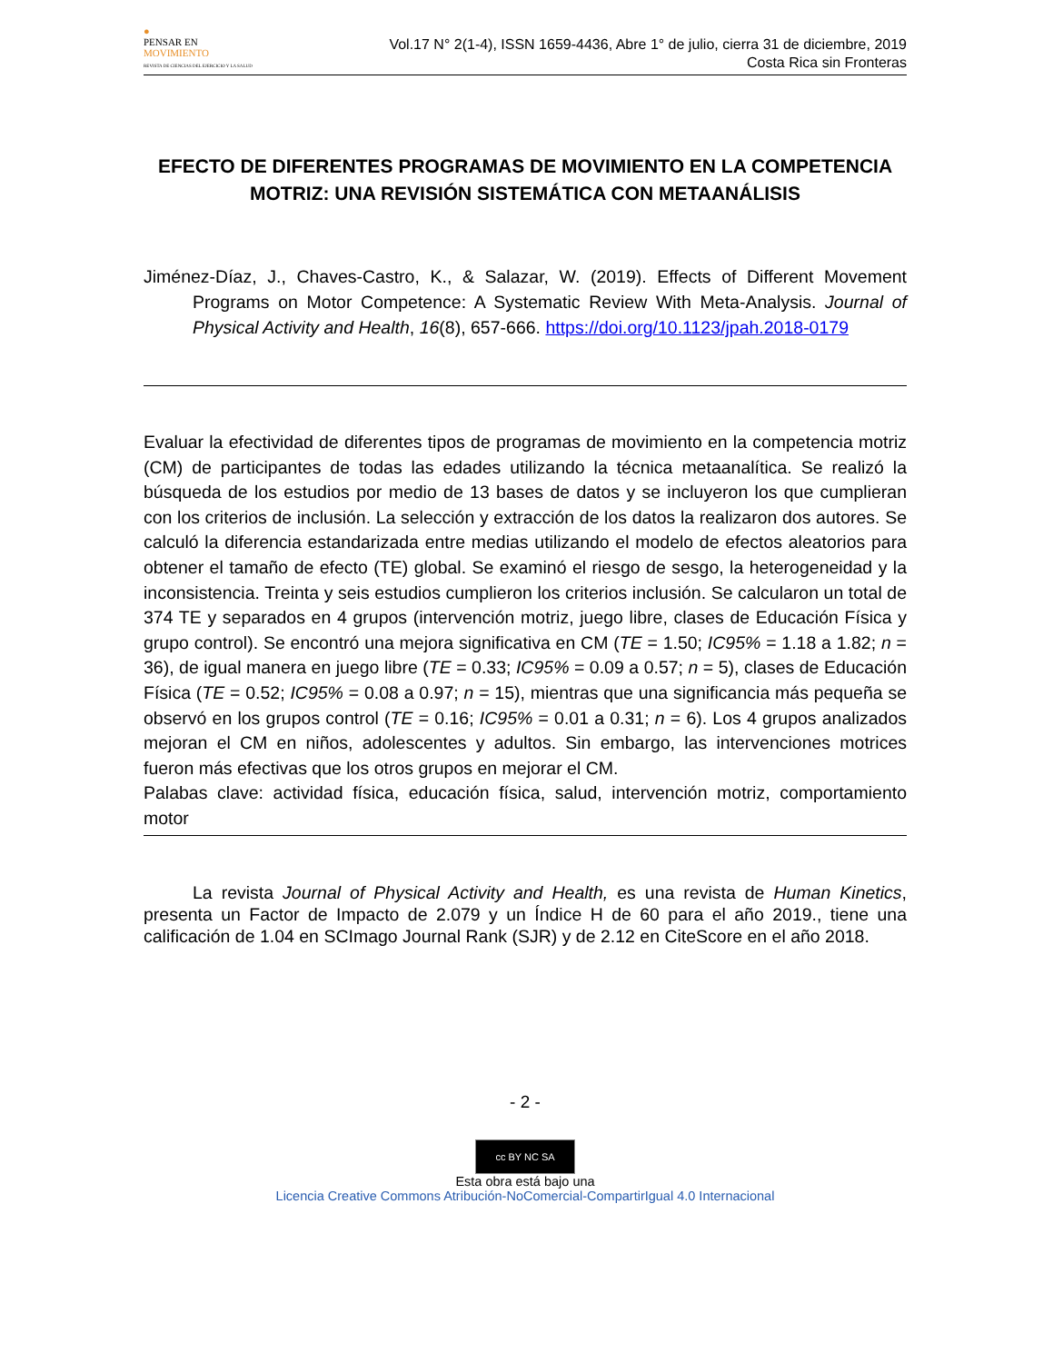●
PENSAR EN
MOVIMIENTO
REVISTA DE CIENCIAS DEL EJERCICIO Y LA SALUD
Vol.17 N° 2(1-4), ISSN 1659-4436, Abre 1° de julio, cierra 31 de diciembre, 2019
Costa Rica sin Fronteras
EFECTO DE DIFERENTES PROGRAMAS DE MOVIMIENTO EN LA COMPETENCIA MOTRIZ: UNA REVISIÓN SISTEMÁTICA CON METAANÁLISIS
Jiménez-Díaz, J., Chaves-Castro, K., & Salazar, W. (2019). Effects of Different Movement Programs on Motor Competence: A Systematic Review With Meta-Analysis. Journal of Physical Activity and Health, 16(8), 657-666. https://doi.org/10.1123/jpah.2018-0179
Evaluar la efectividad de diferentes tipos de programas de movimiento en la competencia motriz (CM) de participantes de todas las edades utilizando la técnica metaanalítica. Se realizó la búsqueda de los estudios por medio de 13 bases de datos y se incluyeron los que cumplieran con los criterios de inclusión. La selección y extracción de los datos la realizaron dos autores. Se calculó la diferencia estandarizada entre medias utilizando el modelo de efectos aleatorios para obtener el tamaño de efecto (TE) global. Se examinó el riesgo de sesgo, la heterogeneidad y la inconsistencia. Treinta y seis estudios cumplieron los criterios inclusión. Se calcularon un total de 374 TE y separados en 4 grupos (intervención motriz, juego libre, clases de Educación Física y grupo control). Se encontró una mejora significativa en CM (TE = 1.50; IC95% = 1.18 a 1.82; n = 36), de igual manera en juego libre (TE = 0.33; IC95% = 0.09 a 0.57; n = 5), clases de Educación Física (TE = 0.52; IC95% = 0.08 a 0.97; n = 15), mientras que una significancia más pequeña se observó en los grupos control (TE = 0.16; IC95% = 0.01 a 0.31; n = 6). Los 4 grupos analizados mejoran el CM en niños, adolescentes y adultos. Sin embargo, las intervenciones motrices fueron más efectivas que los otros grupos en mejorar el CM.
Palabas clave: actividad física, educación física, salud, intervención motriz, comportamiento motor
La revista Journal of Physical Activity and Health, es una revista de Human Kinetics, presenta un Factor de Impacto de 2.079 y un Índice H de 60 para el año 2019., tiene una calificación de 1.04 en SCImago Journal Rank (SJR) y de 2.12 en CiteScore en el año 2018.
- 2 -
cc BY NC SA
Esta obra está bajo una
Licencia Creative Commons Atribución-NoComercial-CompartirIgual 4.0 Internacional